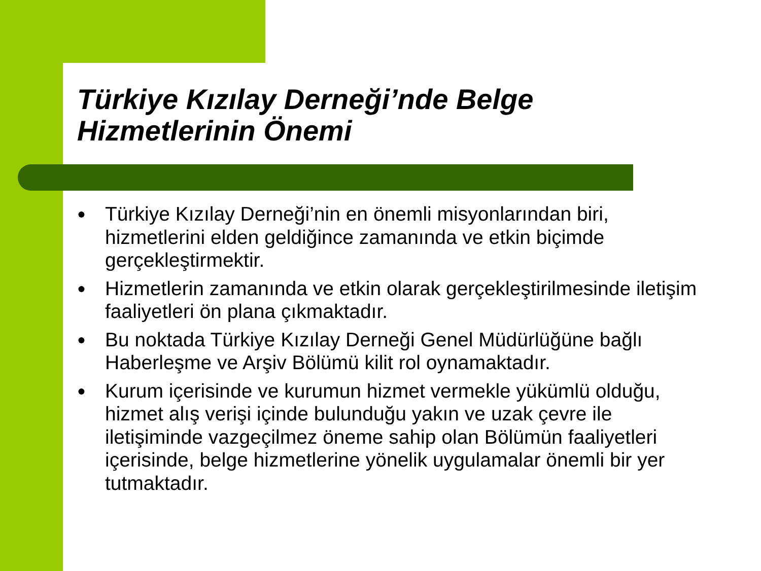Türkiye Kızılay Derneği’nde Belge
Hizmetlerinin Önemi
● Türkiye Kızılay Derneği’nin en önemli misyonlarından biri, hizmetlerini elden geldiğince zamanında ve etkin biçimde gerçekleştirmektir.
● Hizmetlerin zamanında ve etkin olarak gerçekleştirilmesinde iletişim faaliyetleri ön plana çıkmaktadır.
● Bu noktada Türkiye Kızılay Derneği Genel Müdürlüğüne bağlı Haberleşme ve Arşiv Bölümü kilit rol oynamaktadır.
● Kurum içerisinde ve kurumun hizmet vermekle yükümlü olduğu, hizmet alış verişi içinde bulunduğu yakın ve uzak çevre ile iletişiminde vazgeçilmez öneme sahip olan Bölümün faaliyetleri içerisinde, belge hizmetlerine yönelik uygulamalar önemli bir yer tutmaktadır.